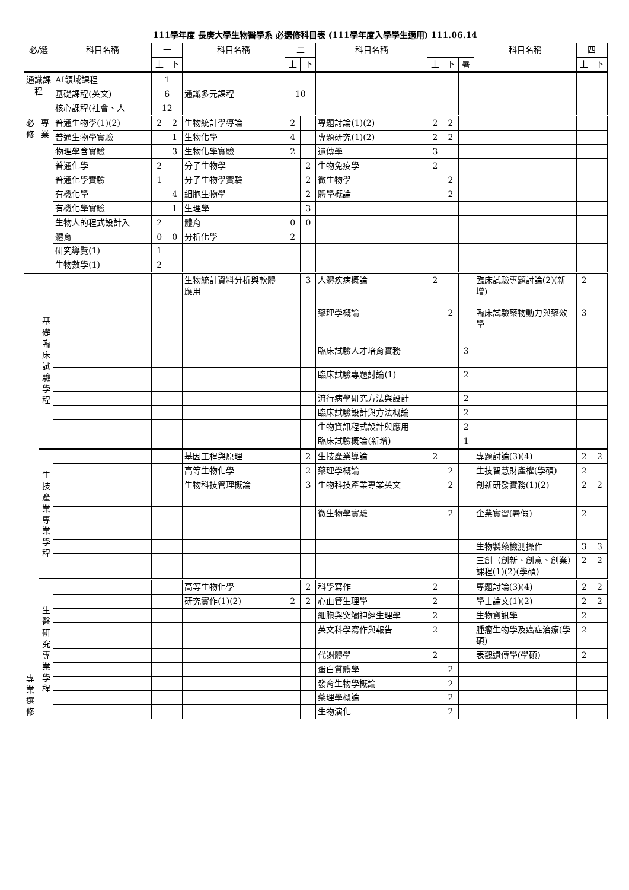111學年度 長庚大學生物醫學系 必選修科目表 (111學年度入學學生適用) 111.06.14
| 必/選 | | 科目名稱 | 一 | | 科目名稱 | 二 | | 科目名稱 | 三 | | | 科目名稱 | 四 | |
| --- | --- | --- | --- | --- | --- | --- | --- | --- | --- | --- | --- | --- | --- | --- |
| | | | 上 | 下 | | 上 | 下 | | 上 | 下 | 暑 | | 上 | 下 |
| 通識課程 | | AI領域課程 | 1 | | | | | | | | | | | |
| | | 基礎課程(英文) | 6 | | 通識多元課程 | 10 | | | | | | | | |
| | | 核心課程(社會、人 | 12 | | | | | | | | | | | |
| 必修 | 專業 | 普通生物學(1)(2) | 2 | 2 | 生物統計學導論 | 2 | | 專題討論(1)(2) | 2 | 2 | | | | |
| | | 普通生物學實驗 | | 1 | 生物化學 | 4 | | 專題研究(1)(2) | 2 | 2 | | | | |
| | | 物理學含實驗 | | 3 | 生物化學實驗 | 2 | | 遺傳學 | 3 | | | | | |
| | | 普通化學 | 2 | | 分子生物學 | | 2 | 生物免疫學 | 2 | | | | | |
| | | 普通化學實驗 | 1 | | 分子生物學實驗 | | 2 | 微生物學 | | 2 | | | | |
| | | 有機化學 | | 4 | 細胞生物學 | | 2 | 體學概論 | | 2 | | | | |
| | | 有機化學實驗 | | 1 | 生理學 | | 3 | | | | | | | |
| | | 生物人的程式設計入 | 2 | | 體育 | 0 | 0 | | | | | | | |
| | | 體育 | 0 | 0 | 分析化學 | 2 | | | | | | | | |
| | | 研究導覽(1) | 1 | | | | | | | | | | | |
| | | 生物數學(1) | 2 | | | | | | | | | | | |
| 專業選修 | 基礎臨床試驗學程 | | | | 生物統計資料分析與軟體應用 | | 3 | 人體疾病概論 | 2 | | | 臨床試驗專題討論(2)(新增) | 2 | |
| | | | | | | | | 藥理學概論 | | 2 | | 臨床試驗藥物動力與藥效學 | 3 | |
| | | | | | | | | 臨床試驗人才培育實務 | | | 3 | | | |
| | | | | | | | | 臨床試驗專題討論(1) | | | 2 | | | |
| | | | | | | | | 流行病學研究方法與設計 | | | 2 | | | |
| | | | | | | | | 臨床試驗設計與方法概論 | | | 2 | | | |
| | | | | | | | | 生物資訊程式設計與應用 | | | 2 | | | |
| | | | | | | | | 臨床試驗概論(新增) | | | 1 | | | |
| | 生技產業專業學程 | | | | 基因工程與原理 | | 2 | 生技產業導論 | 2 | | | 專題討論(3)(4) | 2 | 2 |
| | | | | | 高等生物化學 | | 2 | 藥理學概論 | | 2 | | 生技智慧財產權(學碩) | 2 | |
| | | | | | 生物科技管理概論 | | 3 | 生物科技產業專業英文 | | 2 | | 創新研發實務(1)(2) | 2 | 2 |
| | | | | | | | | 微生物學實驗 | | 2 | | 企業實習(暑假) | 2 | |
| | | | | | | | | | | | | 生物製藥檢測操作 | 3 | 3 |
| | | | | | | | | | | | | 三創（創新、創意、創業）課程(1)(2)(學碩) | 2 | 2 |
| | 生醫研究專業學程 | | | | 高等生物化學 | | 2 | 科學寫作 | 2 | | | 專題討論(3)(4) | 2 | 2 |
| | | | | | 研究實作(1)(2) | 2 | 2 | 心血管生理學 | 2 | | | 學士論文(1)(2) | 2 | 2 |
| | | | | | | | | 細胞與突觸神經生理學 | 2 | | | 生物資訊學 | 2 | |
| | | | | | | | | 英文科學寫作與報告 | 2 | | | 腫瘤生物學及癌症治療(學碩) | 2 | |
| | | | | | | | | 代謝體學 | 2 | | | 表觀遺傳學(學碩) | 2 | |
| | | | | | | | | 蛋白質體學 | | 2 | | | | |
| | | | | | | | | 發育生物學概論 | | 2 | | | | |
| | | | | | | | | 藥理學概論 | | 2 | | | | |
| | | | | | | | | 生物演化 | | 2 | | | | |